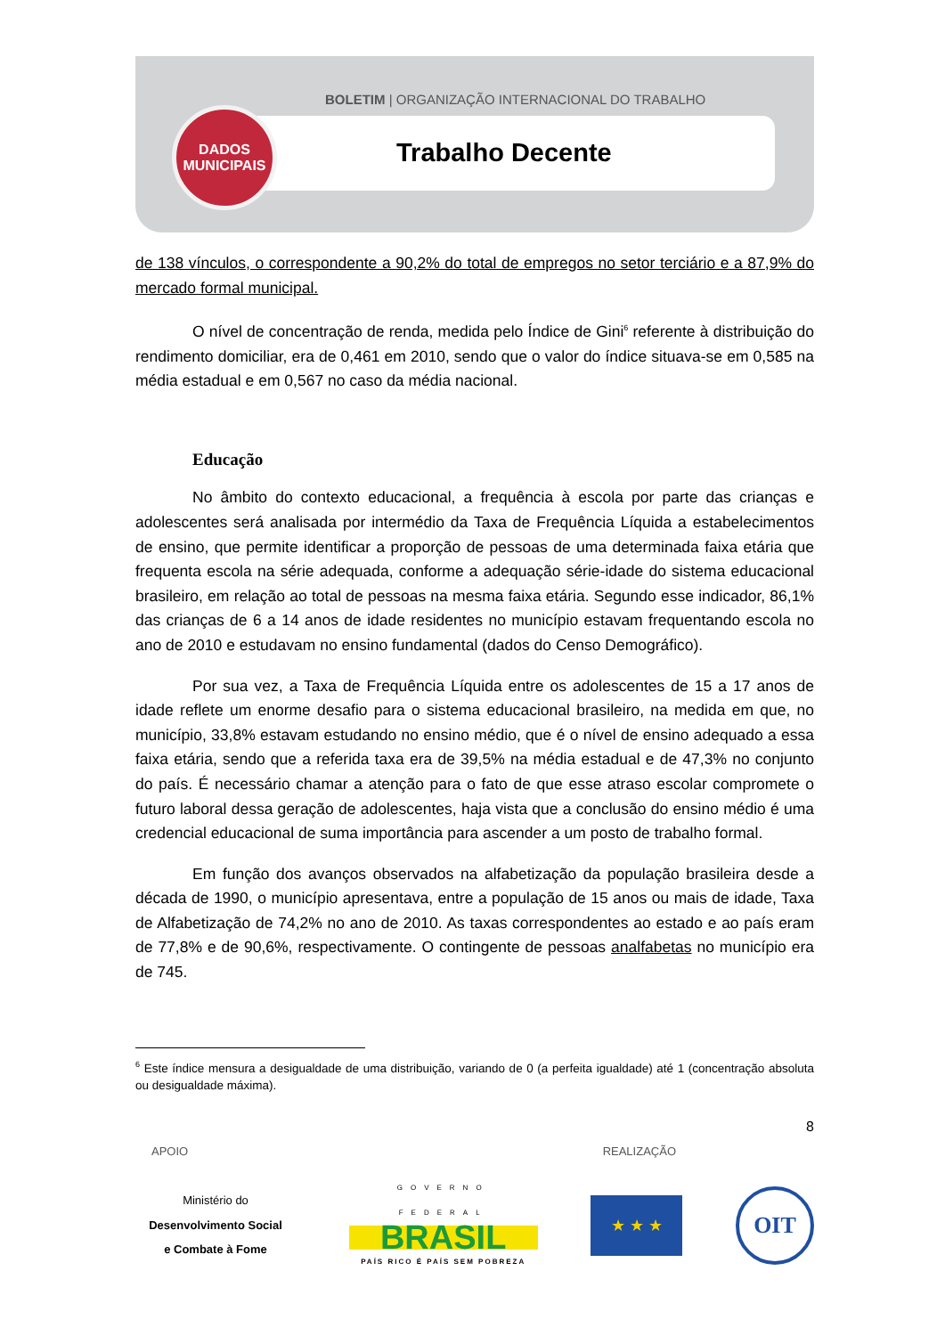BOLETIM | ORGANIZAÇÃO INTERNACIONAL DO TRABALHO
DADOS
MUNICIPAIS
Trabalho Decente
de 138 vínculos, o correspondente a 90,2% do total de empregos no setor terciário e a 87,9% do mercado formal municipal.
O nível de concentração de renda, medida pelo Índice de Gini<sup>6</sup> referente à distribuição do rendimento domiciliar, era de 0,461 em 2010, sendo que o valor do índice situava-se em 0,585 na média estadual e em 0,567 no caso da média nacional.
Educação
No âmbito do contexto educacional, a frequência à escola por parte das crianças e adolescentes será analisada por intermédio da Taxa de Frequência Líquida a estabelecimentos de ensino, que permite identificar a proporção de pessoas de uma determinada faixa etária que frequenta escola na série adequada, conforme a adequação série-idade do sistema educacional brasileiro, em relação ao total de pessoas na mesma faixa etária. Segundo esse indicador, 86,1% das crianças de 6 a 14 anos de idade residentes no município estavam frequentando escola no ano de 2010 e estudavam no ensino fundamental (dados do Censo Demográfico).
Por sua vez, a Taxa de Frequência Líquida entre os adolescentes de 15 a 17 anos de idade reflete um enorme desafio para o sistema educacional brasileiro, na medida em que, no município, 33,8% estavam estudando no ensino médio, que é o nível de ensino adequado a essa faixa etária, sendo que a referida taxa era de 39,5% na média estadual e de 47,3% no conjunto do país. É necessário chamar a atenção para o fato de que esse atraso escolar compromete o futuro laboral dessa geração de adolescentes, haja vista que a conclusão do ensino médio é uma credencial educacional de suma importância para ascender a um posto de trabalho formal.
Em função dos avanços observados na alfabetização da população brasileira desde a década de 1990, o município apresentava, entre a população de 15 anos ou mais de idade, Taxa de Alfabetização de 74,2% no ano de 2010. As taxas correspondentes ao estado e ao país eram de 77,8% e de 90,6%, respectivamente. O contingente de pessoas analfabetas no município era de 745.
<sup>6</sup> Este índice mensura a desigualdade de uma distribuição, variando de 0 (a perfeita igualdade) até 1 (concentração absoluta ou desigualdade máxima).
8
APOIO REALIZAÇÃO
Ministério do
Desenvolvimento Social
e Combate à Fome
GOVERNO FEDERAL
BRASIL
PAÍS RICO É PAÍS SEM POBREZA
★ ★ ★
OIT